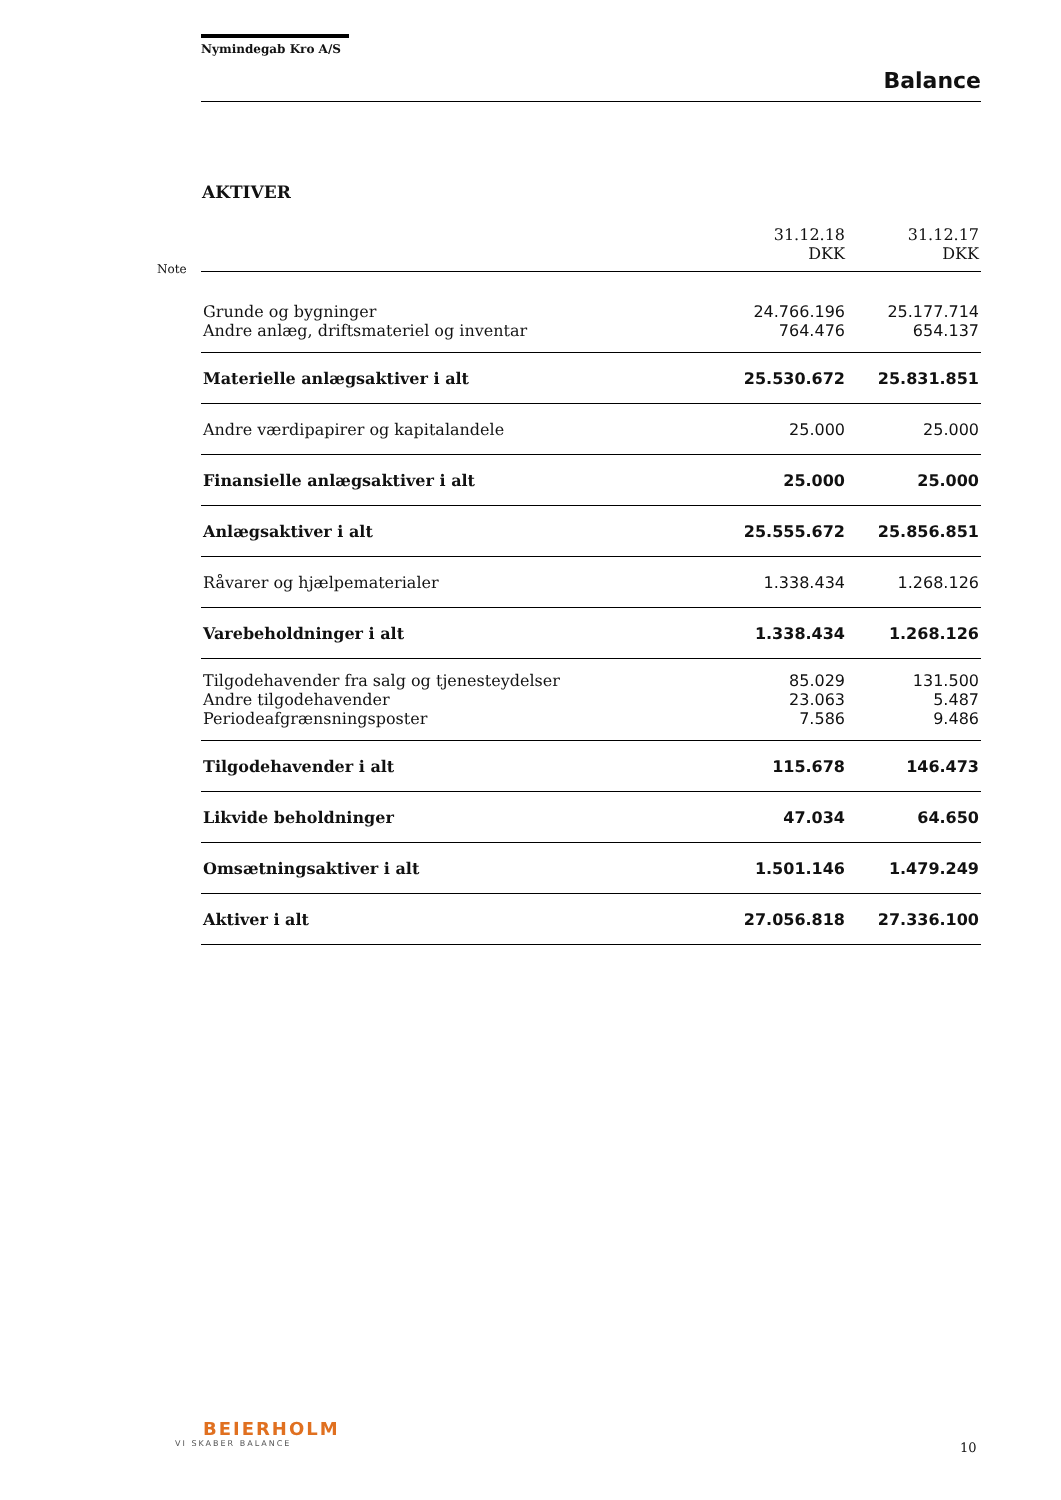Nymindegab Kro A/S
Balance
AKTIVER
Note
| | 31.12.18 DKK | 31.12.17 DKK |
| --- | --- | --- |
| Grunde og bygninger | 24.766.196 | 25.177.714 |
| Andre anlæg, driftsmateriel og inventar | 764.476 | 654.137 |
| Materielle anlægsaktiver i alt | 25.530.672 | 25.831.851 |
| Andre værdipapirer og kapitalandele | 25.000 | 25.000 |
| Finansielle anlægsaktiver i alt | 25.000 | 25.000 |
| Anlægsaktiver i alt | 25.555.672 | 25.856.851 |
| Råvarer og hjælpematerialer | 1.338.434 | 1.268.126 |
| Varebeholdninger i alt | 1.338.434 | 1.268.126 |
| Tilgodehavender fra salg og tjenesteydelser | 85.029 | 131.500 |
| Andre tilgodehavender | 23.063 | 5.487 |
| Periodeafgrænsningsposter | 7.586 | 9.486 |
| Tilgodehavender i alt | 115.678 | 146.473 |
| Likvide beholdninger | 47.034 | 64.650 |
| Omsætningsaktiver i alt | 1.501.146 | 1.479.249 |
| Aktiver i alt | 27.056.818 | 27.336.100 |
BEIERHOLM
VI SKABER BALANCE
10